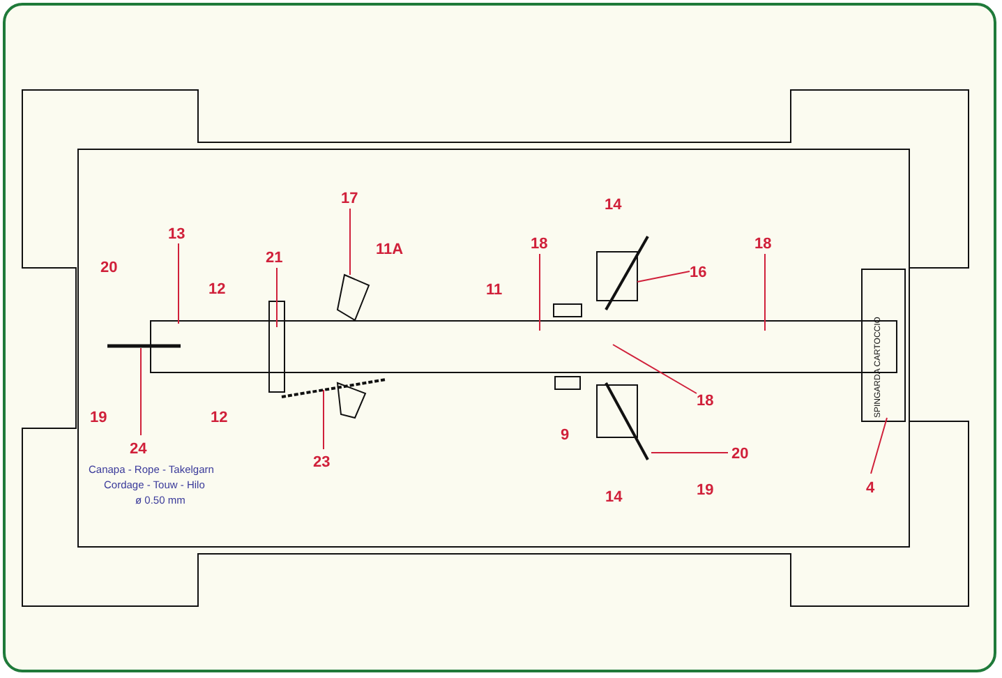17
14
13
11A
18
18
21
20
16
12
11
18
19
12
9
24
20
23
Canapa - Rope - Takelgarn
Cordage - Touw - Hilo
ø 0.50 mm
19
4
14
SPINGARDA CARTOCCIO